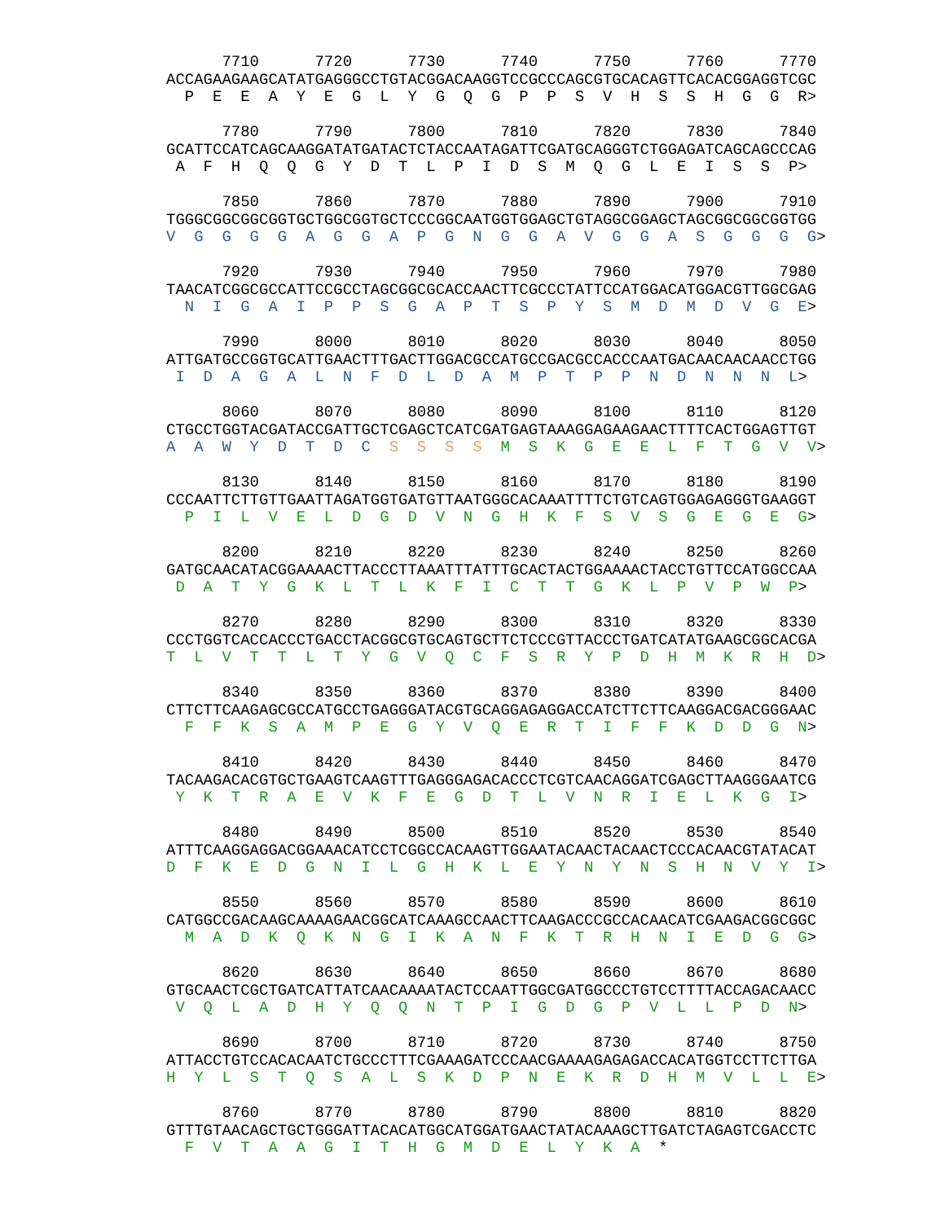7710      7720      7730      7740      7750      7760      7770
ACCAGAAGAAGCATATGAGGGCCTGTACGGACAAGGTCCGCCCAGCGTGCACAGTTCACACGGAGGTCGC
  P  E  E  A  Y  E  G  L  Y  G  Q  G  P  P  S  V  H  S  S  H  G  G  R>

      7780      7790      7800      7810      7820      7830      7840
GCATTCCATCAGCAAGGATATGATACTCTACCAATAGATTCGATGCAGGGTCTGGAGATCAGCAGCCCAG
 A  F  H  Q  Q  G  Y  D  T  L  P  I  D  S  M  Q  G  L  E  I  S  S  P>

      7850      7860      7870      7880      7890      7900      7910
TGGGCGGCGGCGGTGCTGGCGGTGCTCCCGGCAATGGTGGAGCTGTAGGCGGAGCTAGCGGCGGCGGTGG
V  G  G  G  G  A  G  G  A  P  G  N  G  G  A  V  G  G  A  S  G  G  G  G>

      7920      7930      7940      7950      7960      7970      7980
TAACATCGGCGCCATTCCGCCTAGCGGCGCACCAACTTCGCCCTATTCCATGGACATGGACGTTGGCGAG
  N  I  G  A  I  P  P  S  G  A  P  T  S  P  Y  S  M  D  M  D  V  G  E>

      7990      8000      8010      8020      8030      8040      8050
ATTGATGCCGGTGCATTGAACTTTGACTTGGACGCCATGCCGACGCCACCCAATGACAACAACAACCTGG
 I  D  A  G  A  L  N  F  D  L  D  A  M  P  T  P  P  N  D  N  N  N  L>

      8060      8070      8080      8090      8100      8110      8120
CTGCCTGGTACGATACCGATTGCTCGAGCTCATCGATGAGTAAAGGAGAAGAACTTTTCACTGGAGTTGT
A  A  W  Y  D  T  D  C  S  S  S  S  M  S  K  G  E  E  L  F  T  G  V  V>

      8130      8140      8150      8160      8170      8180      8190
CCCAATTCTTGTTGAATTAGATGGTGATGTTAATGGGCACAAATTTTCTGTCAGTGGAGAGGGTGAAGGT
  P  I  L  V  E  L  D  G  D  V  N  G  H  K  F  S  V  S  G  E  G  E  G>

      8200      8210      8220      8230      8240      8250      8260
GATGCAACATACGGAAAACTTACCCTTAAATTTATTTGCACTACTGGAAAACTACCTGTTCCATGGCCAA
 D  A  T  Y  G  K  L  T  L  K  F  I  C  T  T  G  K  L  P  V  P  W  P>

      8270      8280      8290      8300      8310      8320      8330
CCCTGGTCACCACCCTGACCTACGGCGTGCAGTGCTTCTCCCGTTACCCTGATCATATGAAGCGGCACGA
T  L  V  T  T  L  T  Y  G  V  Q  C  F  S  R  Y  P  D  H  M  K  R  H  D>

      8340      8350      8360      8370      8380      8390      8400
CTTCTTCAAGAGCGCCATGCCTGAGGGATACGTGCAGGAGAGGACCATCTTCTTCAAGGACGACGGGAAC
  F  F  K  S  A  M  P  E  G  Y  V  Q  E  R  T  I  F  F  K  D  D  G  N>

      8410      8420      8430      8440      8450      8460      8470
TACAAGACACGTGCTGAAGTCAAGTTTGAGGGAGACACCCTCGTCAACAGGATCGAGCTTAAGGGAATCG
 Y  K  T  R  A  E  V  K  F  E  G  D  T  L  V  N  R  I  E  L  K  G  I>

      8480      8490      8500      8510      8520      8530      8540
ATTTCAAGGAGGACGGAAACATCCTCGGCCACAAGTTGGAATACAACTACAACTCCCACAACGTATACAT
D  F  K  E  D  G  N  I  L  G  H  K  L  E  Y  N  Y  N  S  H  N  V  Y  I>

      8550      8560      8570      8580      8590      8600      8610
CATGGCCGACAAGCAAAAGAACGGCATCAAAGCCAACTTCAAGACCCGCCACAACATCGAAGACGGCGGC
  M  A  D  K  Q  K  N  G  I  K  A  N  F  K  T  R  H  N  I  E  D  G  G>

      8620      8630      8640      8650      8660      8670      8680
GTGCAACTCGCTGATCATTATCAACAAAATACTCCAATTGGCGATGGCCCTGTCCTTTTACCAGACAACC
 V  Q  L  A  D  H  Y  Q  Q  N  T  P  I  G  D  G  P  V  L  L  P  D  N>

      8690      8700      8710      8720      8730      8740      8750
ATTACCTGTCCACACAATCTGCCCTTTCGAAAGATCCCAACGAAAAGAGAGACCACATGGTCCTTCTTGA
H  Y  L  S  T  Q  S  A  L  S  K  D  P  N  E  K  R  D  H  M  V  L  L  E>

      8760      8770      8780      8790      8800      8810      8820
GTTTGTAACAGCTGCTGGGATTACACATGGCATGGATGAACTATACAAAGCTTGATCTAGAGTCGACCTC
  F  V  T  A  A  G  I  T  H  G  M  D  E  L  Y  K  A  *